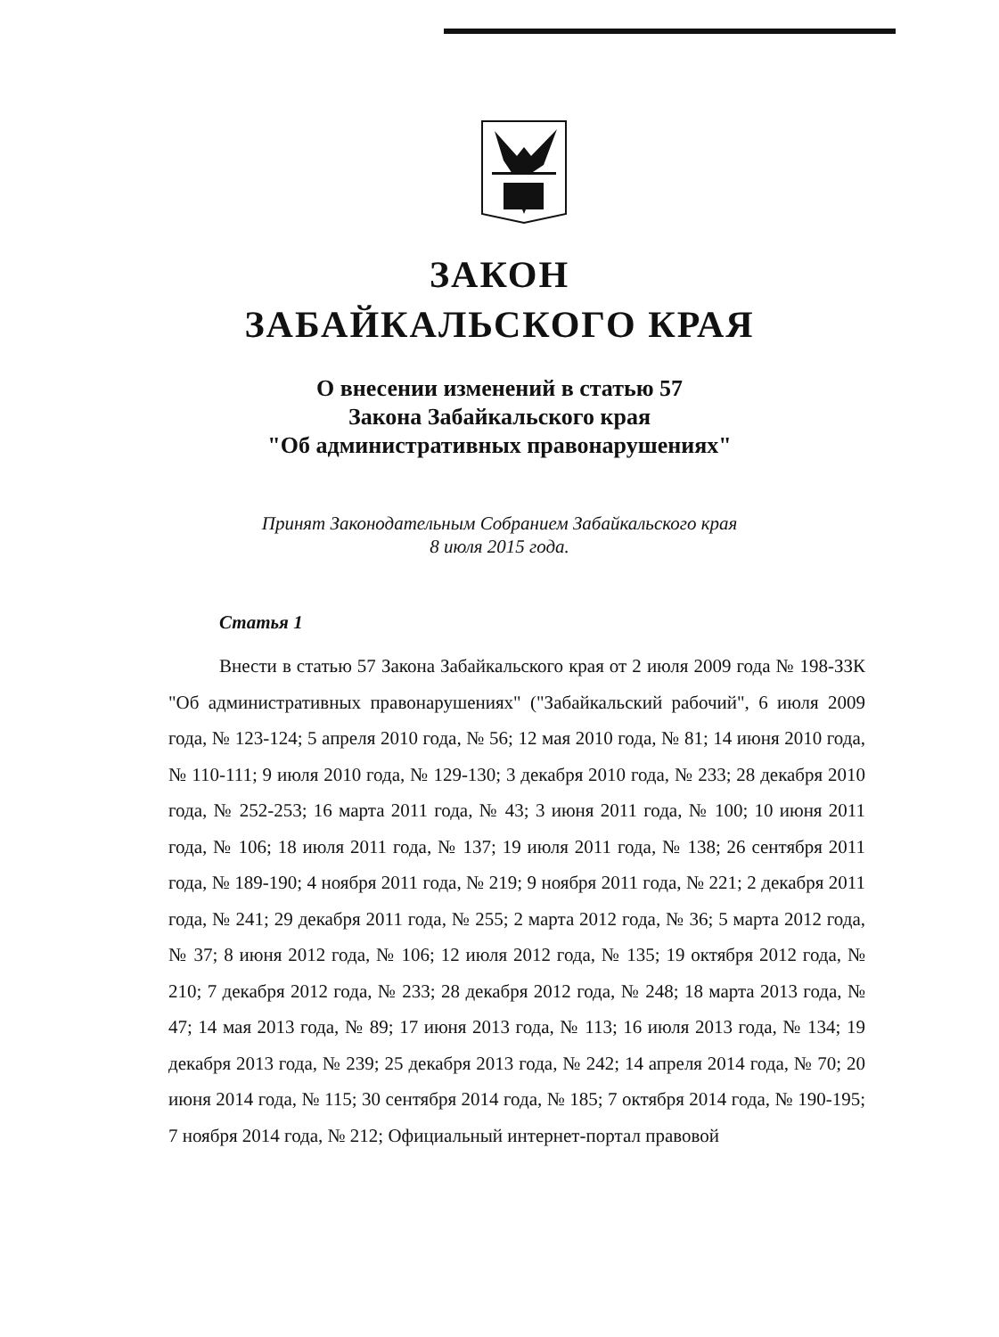ЗАКОН
ЗАБАЙКАЛЬСКОГО КРАЯ
О внесении изменений в статью 57
Закона Забайкальского края
"Об административных правонарушениях"
Принят Законодательным Собранием Забайкальского края
8 июля 2015 года.
Статья 1
Внести в статью 57 Закона Забайкальского края от 2 июля 2009 года № 198-ЗЗК "Об административных правонарушениях" ("Забайкальский рабочий", 6 июля 2009 года, № 123-124; 5 апреля 2010 года, № 56; 12 мая 2010 года, № 81; 14 июня 2010 года, № 110-111; 9 июля 2010 года, № 129-130; 3 декабря 2010 года, № 233; 28 декабря 2010 года, № 252-253; 16 марта 2011 года, № 43; 3 июня 2011 года, № 100; 10 июня 2011 года, № 106; 18 июля 2011 года, № 137; 19 июля 2011 года, № 138; 26 сентября 2011 года, № 189-190; 4 ноября 2011 года, № 219; 9 ноября 2011 года, № 221; 2 декабря 2011 года, № 241; 29 декабря 2011 года, № 255; 2 марта 2012 года, № 36; 5 марта 2012 года, № 37; 8 июня 2012 года, № 106; 12 июля 2012 года, № 135; 19 октября 2012 года, № 210; 7 декабря 2012 года, № 233; 28 декабря 2012 года, № 248; 18 марта 2013 года, № 47; 14 мая 2013 года, № 89; 17 июня 2013 года, № 113; 16 июля 2013 года, № 134; 19 декабря 2013 года, № 239; 25 декабря 2013 года, № 242; 14 апреля 2014 года, № 70; 20 июня 2014 года, № 115; 30 сентября 2014 года, № 185; 7 октября 2014 года, № 190-195; 7 ноября 2014 года, № 212; Официальный интернет-портал правовой